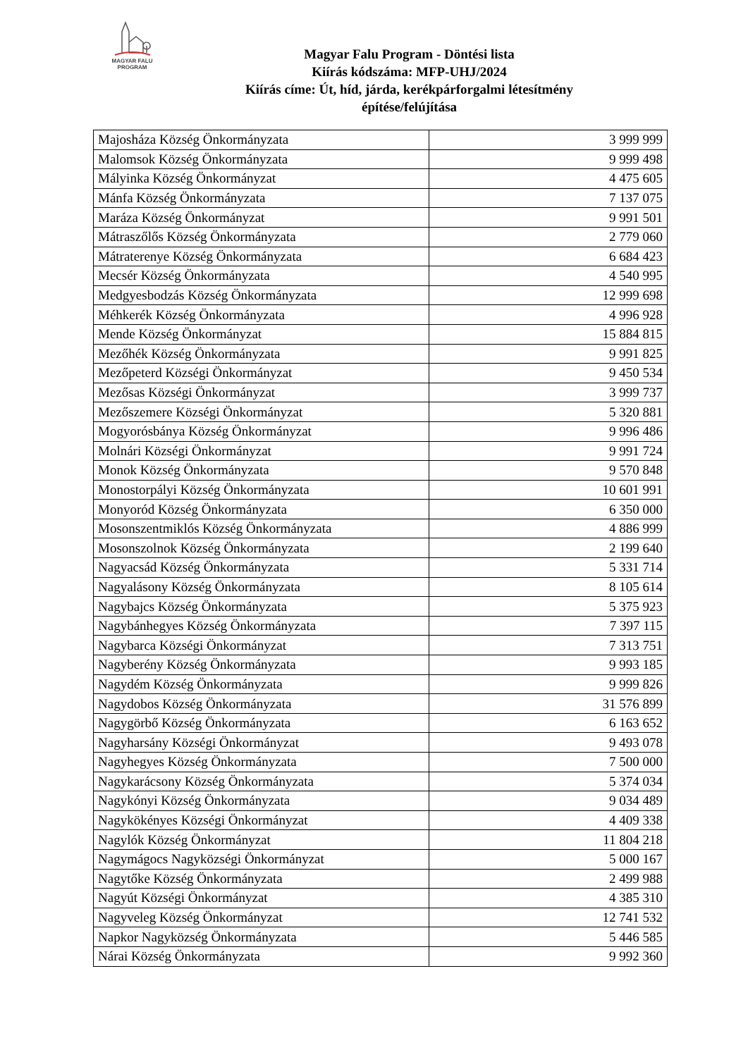MAGYAR FALU
PROGRAM
Magyar Falu Program - Döntési lista
Kiírás kódszáma: MFP-UHJ/2024
Kiírás címe: Út, híd, járda, kerékpárforgalmi létesítmény
építése/felújítása
| Majosháza Község Önkormányzata | 3 999 999 |
| Malomsok Község Önkormányzata | 9 999 498 |
| Mályinka Község Önkormányzat | 4 475 605 |
| Mánfa Község Önkormányzata | 7 137 075 |
| Maráza Község Önkormányzat | 9 991 501 |
| Mátraszőlős Község Önkormányzata | 2 779 060 |
| Mátraterenye Község Önkormányzata | 6 684 423 |
| Mecsér Község Önkormányzata | 4 540 995 |
| Medgyesbodzás Község Önkormányzata | 12 999 698 |
| Méhkerék Község Önkormányzata | 4 996 928 |
| Mende Község Önkormányzat | 15 884 815 |
| Mezőhék Község Önkormányzata | 9 991 825 |
| Mezőpeterd Községi Önkormányzat | 9 450 534 |
| Mezősas Községi Önkormányzat | 3 999 737 |
| Mezőszemere Községi Önkormányzat | 5 320 881 |
| Mogyorósbánya Község Önkormányzat | 9 996 486 |
| Molnári Községi Önkormányzat | 9 991 724 |
| Monok Község Önkormányzata | 9 570 848 |
| Monostorpályi Község Önkormányzata | 10 601 991 |
| Monyoród Község Önkormányzata | 6 350 000 |
| Mosonszentmiklós Község Önkormányzata | 4 886 999 |
| Mosonszolnok Község Önkormányzata | 2 199 640 |
| Nagyacsád Község Önkormányzata | 5 331 714 |
| Nagyalásony Község Önkormányzata | 8 105 614 |
| Nagybajcs Község Önkormányzata | 5 375 923 |
| Nagybánhegyes Község Önkormányzata | 7 397 115 |
| Nagybarca Községi Önkormányzat | 7 313 751 |
| Nagyberény Község Önkormányzata | 9 993 185 |
| Nagydém Község Önkormányzata | 9 999 826 |
| Nagydobos Község Önkormányzata | 31 576 899 |
| Nagygörbő Község Önkormányzata | 6 163 652 |
| Nagyharsány Községi Önkormányzat | 9 493 078 |
| Nagyhegyes Község Önkormányzata | 7 500 000 |
| Nagykarácsony Község Önkormányzata | 5 374 034 |
| Nagykónyi Község Önkormányzata | 9 034 489 |
| Nagykökényes Községi Önkormányzat | 4 409 338 |
| Nagylók Község Önkormányzat | 11 804 218 |
| Nagymágocs Nagyközségi Önkormányzat | 5 000 167 |
| Nagytőke Község Önkormányzata | 2 499 988 |
| Nagyút Községi Önkormányzat | 4 385 310 |
| Nagyveleg Község Önkormányzat | 12 741 532 |
| Napkor Nagyközség Önkormányzata | 5 446 585 |
| Nárai Község Önkormányzata | 9 992 360 |